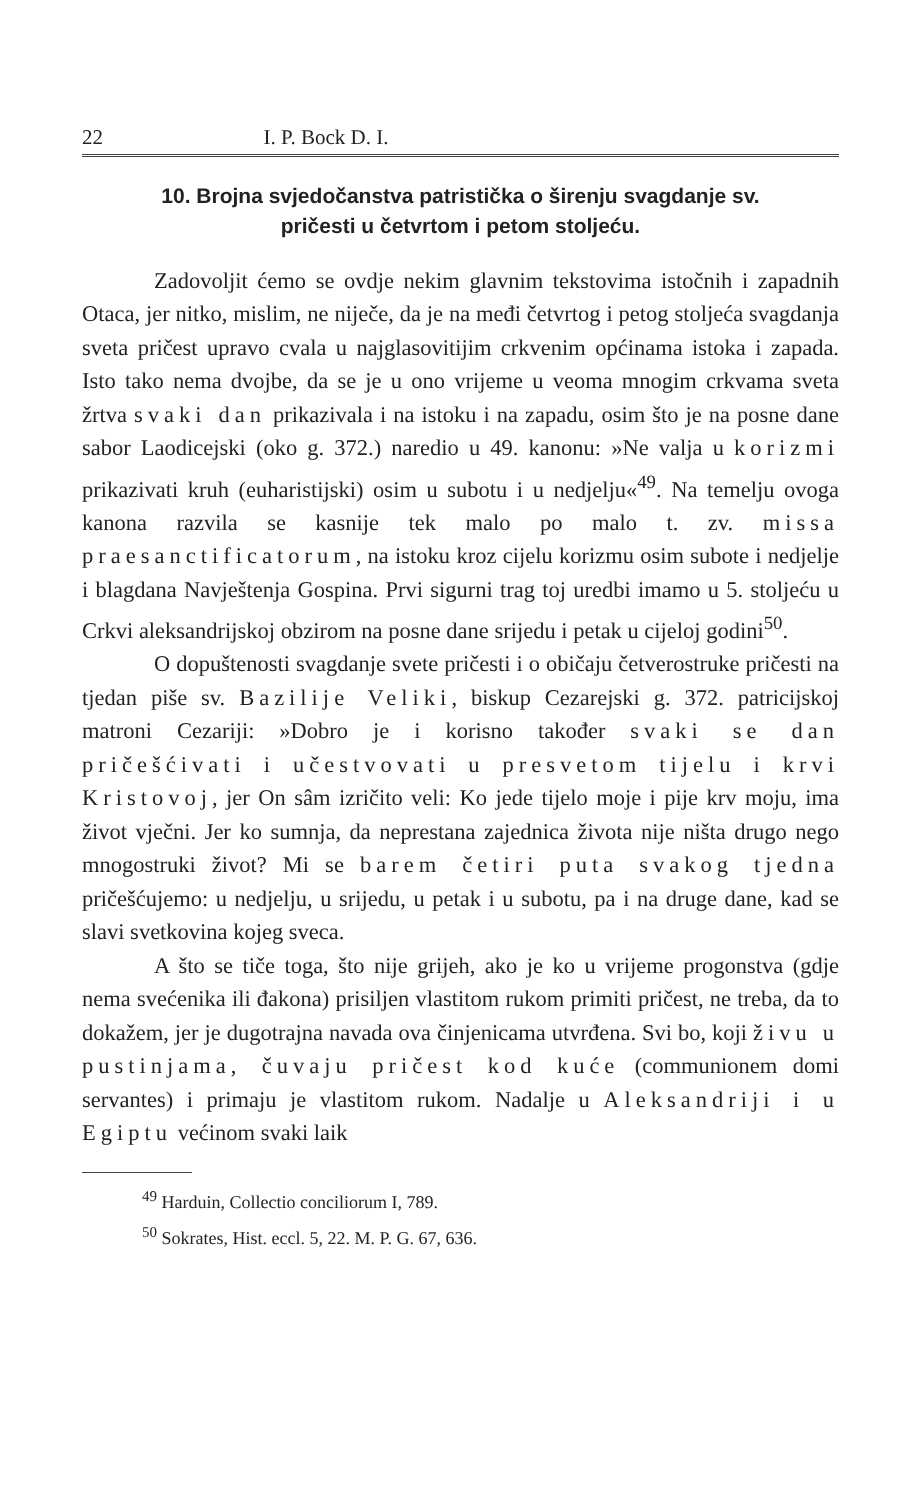22 I. P. Bock D. I.
10. Brojna svjedočanstva patristička o širenju svagdanje sv.
pričesti u četvrtom i petom stoljeću.
Zadovoljit ćemo se ovdje nekim glavnim tekstovima istočnih i zapadnih Otaca, jer nitko, mislim, ne niječe, da je na međi četvrtog i petog stoljeća svagdanja sveta pričest upravo cvala u najglasovitijim crkvenim općinama istoka i zapada. Isto tako nema dvojbe, da se je u ono vrijeme u veoma mnogim crkvama sveta žrtva svaki dan prikazivala i na istoku i na zapadu, osim što je na posne dane sabor Laodicejski (oko g. 372.) naredio u 49. kanonu: »Ne valja u korizmi prikazivati kruh (euharistijski) osim u subotu i u nedjelju«<sup>49</sup>. Na temelju ovoga kanona razvila se kasnije tek malo po malo t. zv. missa praesanctificatorum, na istoku kroz cijelu korizmu osim subote i nedjelje i blagdana Navještenja Gospina. Prvi sigurni trag toj uredbi imamo u 5. stoljeću u Crkvi aleksandrijskoj obzirom na posne dane srijedu i petak u cijeloj godini<sup>50</sup>.
O dopuštenosti svagdanje svete pričesti i o običaju četverostruke pričesti na tjedan piše sv. Bazilije Veliki, biskup Cezarejski g. 372. patricijskoj matroni Cezariji: »Dobro je i korisno također svaki se dan pričešćivati i učestvovati u presvetom tijelu i krvi Kristovoj, jer On sâm izričito veli: Ko jede tijelo moje i pije krv moju, ima život vječni. Jer ko sumnja, da neprestana zajednica života nije ništa drugo nego mnogostruki život? Mi se barem četiri puta svakog tjedna pričešćujemo: u nedjelju, u srijedu, u petak i u subotu, pa i na druge dane, kad se slavi svetkovina kojeg sveca.
A što se tiče toga, što nije grijeh, ako je ko u vrijeme progonstva (gdje nema svećenika ili đakona) prisiljen vlastitom rukom primiti pričest, ne treba, da to dokažem, jer je dugotrajna navada ova činjenicama utvrđena. Svi bo, koji živu u pustinjama, čuvaju pričest kod kuće (communionem domi servantes) i primaju je vlastitom rukom. Nadalje u Aleksandriji i u Egiptu većinom svaki laik
<sup>49</sup> Harduin, Collectio conciliorum I, 789.
<sup>50</sup> Sokrates, Hist. eccl. 5, 22. M. P. G. 67, 636.